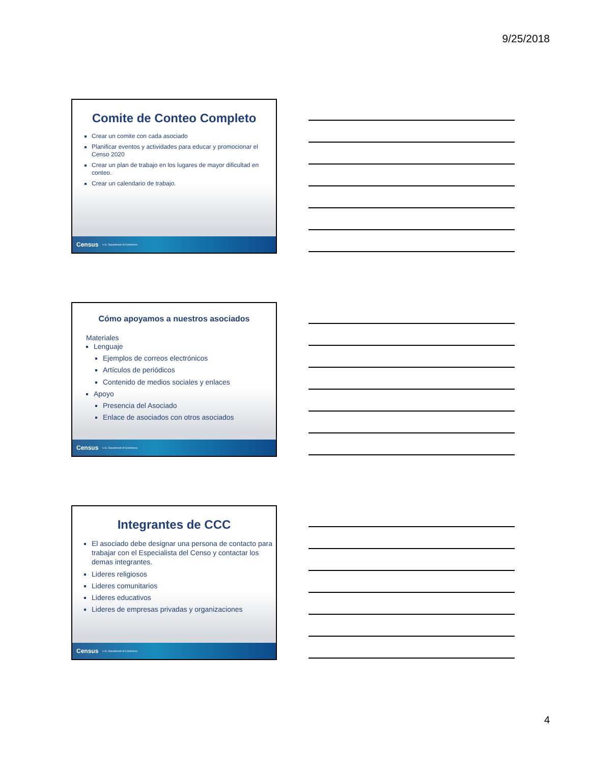9/25/2018
Comite de Conteo Completo
Crear un comite con cada asociado
Planificar eventos y actividades para educar y promocionar el Censo 2020
Crear un plan de trabajo en los lugares de mayor dificultad en conteo.
Crear un calendario de trabajo.
Census U.S. Department of Commerce
Cómo apoyamos a nuestros asociados
Materiales
Lenguaje
Ejemplos de correos electrónicos
Artículos de periódicos
Contenido de medios sociales y enlaces
Apoyo
Presencia del Asociado
Enlace de asociados con otros asociados
Census U.S. Department of Commerce
Integrantes de CCC
El asociado debe designar una persona de contacto para trabajar con el Especialista del Censo y contactar los demas integrantes.
Lideres religiosos
Lideres comunitarios
Lideres educativos
Lideres de empresas privadas y organizaciones
Census U.S. Department of Commerce
4